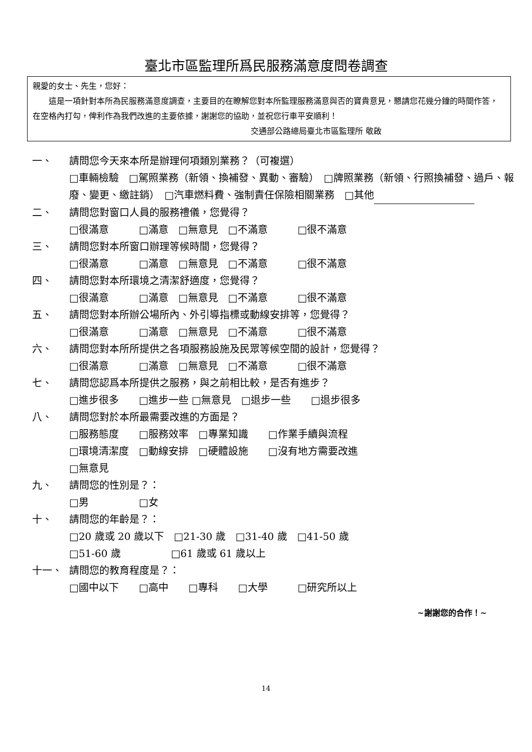臺北市區監理所爲民服務滿意度問卷調查
親愛的女士、先生，您好：
　　這是一項針對本所為民服務滿意度調查，主要目的在瞭解您對本所監理服務滿意與否的寶貴意見，懇請您花幾分鐘的時間作答，在空格內打勾，俾利作為我們改進的主要依據，謝謝您的協助，並祝您行車平安順利！
交通部公路總局臺北市區監理所 敬啟
一、 請問您今天來本所是辦理何項類別業務？（可複選）
□車輛檢驗　□駕照業務（新領、換補發、異動、審驗）　□牌照業務（新領、行照換補發、過戶、報廢、變更、繳註銷）　□汽車燃料費、強制責任保險相關業務　□其他
二、 請問您對窗口人員的服務禮儀，您覺得？
□很滿意　　　□滿意　□無意見　□不滿意　　　□很不滿意
三、 請問您對本所窗口辦理等候時間，您覺得？
□很滿意　　　□滿意　□無意見　□不滿意　　　□很不滿意
四、 請問您對本所環境之清潔舒適度，您覺得？
□很滿意　　　□滿意　□無意見　□不滿意　　　□很不滿意
五、 請問您對本所辦公場所內、外引導指標或動線安排等，您覺得？
□很滿意　　　□滿意　□無意見　□不滿意　　　□很不滿意
六、 請問您對本所所提供之各項服務設施及民眾等候空間的設計，您覺得？
□很滿意　　　□滿意　□無意見　□不滿意　　　□很不滿意
七、 請問您認爲本所提供之服務，與之前相比較，是否有進步？
□進步很多　　□進步一些 □無意見　□退步一些　　□退步很多
八、 請問您對於本所最需要改進的方面是？
□服務態度　　□服務效率　□專業知識　　□作業手續與流程
□環境清潔度　□動線安排　□硬體設施　　□沒有地方需要改進
□無意見
九、 請問您的性別是？：
□男　　　　　□女
十、 請問您的年齡是？：
□20 歲或 20 歲以下　□21-30 歲　□31-40 歲　□41-50 歲
□51-60 歲　　　　　□61 歲或 61 歲以上
十一、 請問您的教育程度是？：
□國中以下　　□高中　　□專科　　□大學　　　□研究所以上
~謝謝您的合作！~
14